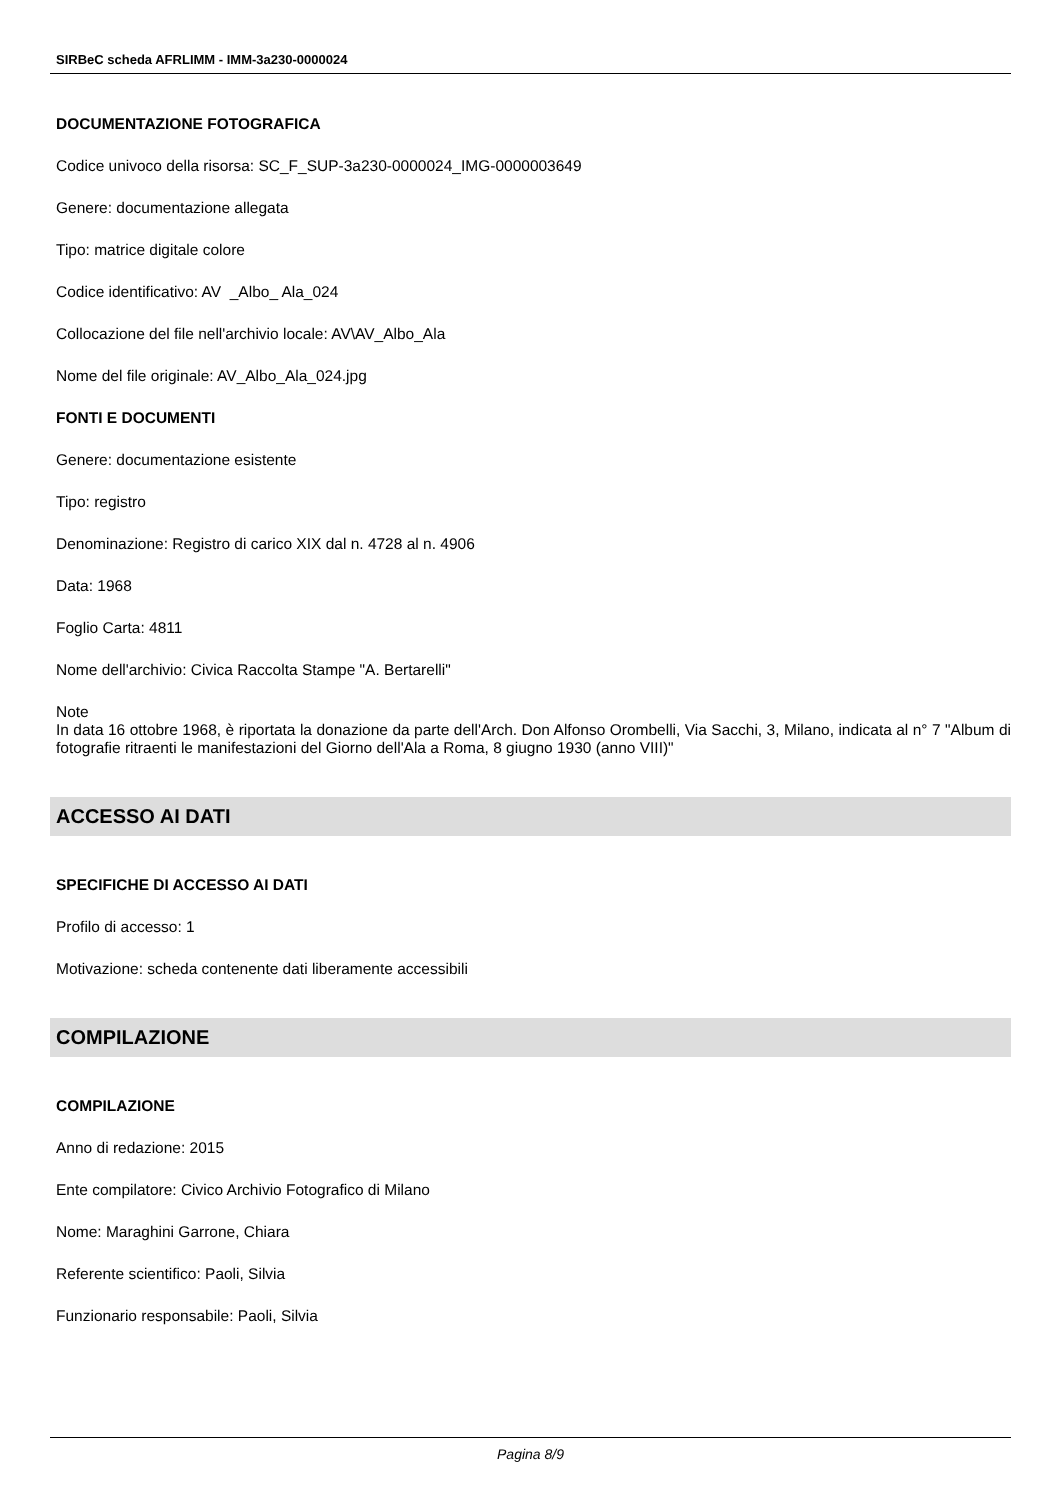SIRBeC scheda AFRLIMM - IMM-3a230-0000024
DOCUMENTAZIONE FOTOGRAFICA
Codice univoco della risorsa: SC_F_SUP-3a230-0000024_IMG-0000003649
Genere: documentazione allegata
Tipo: matrice digitale colore
Codice identificativo: AV _Albo_ Ala_024
Collocazione del file nell'archivio locale: AV\AV_Albo_Ala
Nome del file originale: AV_Albo_Ala_024.jpg
FONTI E DOCUMENTI
Genere: documentazione esistente
Tipo: registro
Denominazione: Registro di carico XIX dal n. 4728 al n. 4906
Data: 1968
Foglio Carta: 4811
Nome dell'archivio: Civica Raccolta Stampe "A. Bertarelli"
Note
In data 16 ottobre 1968, è riportata la donazione da parte dell'Arch. Don Alfonso Orombelli, Via Sacchi, 3, Milano, indicata al n° 7 "Album di fotografie ritraenti le manifestazioni del Giorno dell'Ala a Roma, 8 giugno 1930 (anno VIII)"
ACCESSO AI DATI
SPECIFICHE DI ACCESSO AI DATI
Profilo di accesso: 1
Motivazione: scheda contenente dati liberamente accessibili
COMPILAZIONE
COMPILAZIONE
Anno di redazione: 2015
Ente compilatore: Civico Archivio Fotografico di Milano
Nome: Maraghini Garrone, Chiara
Referente scientifico: Paoli, Silvia
Funzionario responsabile: Paoli, Silvia
Pagina 8/9